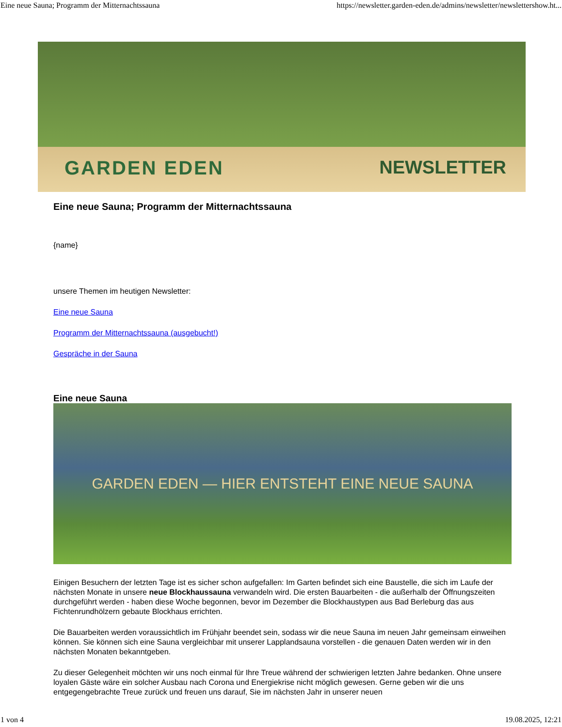Eine neue Sauna; Programm der Mitternachtssauna https://newsletter.garden-eden.de/admins/newsletter/newslettershow.ht...
GARDEN EDEN NEWSLETTER
Eine neue Sauna; Programm der Mitternachtssauna
{name}
unsere Themen im heutigen Newsletter:
Eine neue Sauna
Programm der Mitternachtssauna (ausgebucht!)
Gespräche in der Sauna
Eine neue Sauna
GARDEN EDEN — HIER ENTSTEHT EINE NEUE SAUNA
Einigen Besuchern der letzten Tage ist es sicher schon aufgefallen: Im Garten befindet sich eine Baustelle, die sich im Laufe der nächsten Monate in unsere neue Blockhaussauna verwandeln wird. Die ersten Bauarbeiten - die außerhalb der Öffnungszeiten durchgeführt werden - haben diese Woche begonnen, bevor im Dezember die Blockhaustypen aus Bad Berleburg das aus Fichtenrundhölzern gebaute Blockhaus errichten.
Die Bauarbeiten werden voraussichtlich im Frühjahr beendet sein, sodass wir die neue Sauna im neuen Jahr gemeinsam einweihen können. Sie können sich eine Sauna vergleichbar mit unserer Lapplandsauna vorstellen - die genauen Daten werden wir in den nächsten Monaten bekanntgeben.
Zu dieser Gelegenheit möchten wir uns noch einmal für Ihre Treue während der schwierigen letzten Jahre bedanken. Ohne unsere loyalen Gäste wäre ein solcher Ausbau nach Corona und Energiekrise nicht möglich gewesen. Gerne geben wir die uns entgegengebrachte Treue zurück und freuen uns darauf, Sie im nächsten Jahr in unserer neuen
1 von 4 19.08.2025, 12:21